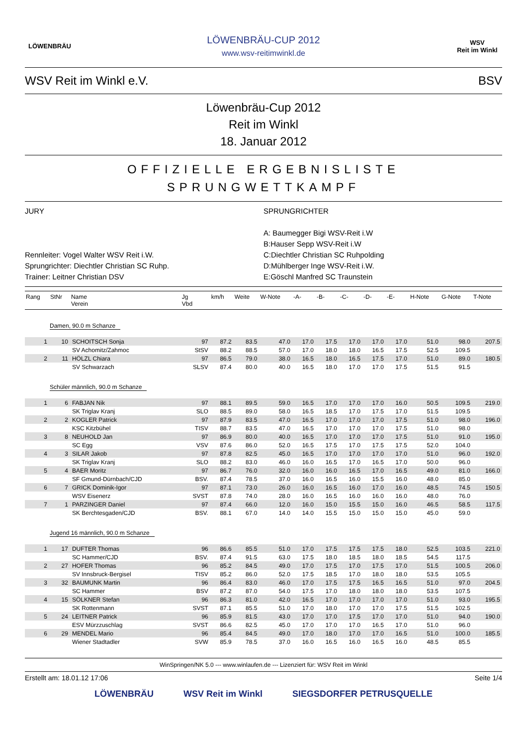LÖWENBRÄU
LÖWENBRÄU-CUP 2012
www.wsv-reitimwinkl.de
WSV
Reit im Winkl
WSV Reit im Winkl e.V. BSV
Löwenbräu-Cup 2012
Reit im Winkl
18. Januar 2012
OFFIZIELLE ERGEBNISLISTE
SPRUNGWETTKAMPF
JURY
Rennleiter: Vogel Walter WSV Reit i.W.
Sprungrichter: Diechtler Christian SC Ruhp.
Trainer: Leitner Christian DSV
SPRUNGRICHTER
A: Baumegger Bigi WSV-Reit i.W
B:Hauser Sepp WSV-Reit i.W
C:Diechtler Christian SC Ruhpolding
D:Mühlberger Inge WSV-Reit i.W.
E:Göschl Manfred SC Traunstein
| Rang | StNr | Name Verein | Jg Vbd | km/h | Weite | W-Note | -A- | -B- | -C- | -D- | -E- | H-Note | G-Note | T-Note |
| --- | --- | --- | --- | --- | --- | --- | --- | --- | --- | --- | --- | --- | --- | --- |
| Damen, 90.0 m Schanze | | | | | | | | | | | | | | |
| 1 | 10 | SCHOITSCH Sonja | 97 | 87.2 | 83.5 | 47.0 | 17.0 | 17.5 | 17.0 | 17.0 | 17.0 | 51.0 | 98.0 | 207.5 |
| | | SV Achomitz/Zahmoc | StSV | 88.2 | 88.5 | 57.0 | 17.0 | 18.0 | 18.0 | 16.5 | 17.5 | 52.5 | 109.5 | |
| 2 | 11 | HÖLZL Chiara | 97 | 86.5 | 79.0 | 38.0 | 16.5 | 18.0 | 16.5 | 17.5 | 17.0 | 51.0 | 89.0 | 180.5 |
| | | SV Schwarzach | SLSV | 87.4 | 80.0 | 40.0 | 16.5 | 18.0 | 17.0 | 17.0 | 17.5 | 51.5 | 91.5 | |
| Schüler männlich, 90.0 m Schanze | | | | | | | | | | | | | | |
| 1 | 6 | FABJAN Nik | 97 | 88.1 | 89.5 | 59.0 | 16.5 | 17.0 | 17.0 | 17.0 | 16.0 | 50.5 | 109.5 | 219.0 |
| | | SK Triglav Kranj | SLO | 88.5 | 89.0 | 58.0 | 16.5 | 18.5 | 17.0 | 17.5 | 17.0 | 51.5 | 109.5 | |
| 2 | 2 | KOGLER Patrick | 97 | 87.9 | 83.5 | 47.0 | 16.5 | 17.0 | 17.0 | 17.0 | 17.5 | 51.0 | 98.0 | 196.0 |
| | | KSC Kitzbühel | TISV | 88.7 | 83.5 | 47.0 | 16.5 | 17.0 | 17.0 | 17.0 | 17.5 | 51.0 | 98.0 | |
| 3 | 8 | NEUHOLD Jan | 97 | 86.9 | 80.0 | 40.0 | 16.5 | 17.0 | 17.0 | 17.0 | 17.5 | 51.0 | 91.0 | 195.0 |
| | | SC Egg | VSV | 87.6 | 86.0 | 52.0 | 16.5 | 17.5 | 17.0 | 17.5 | 17.5 | 52.0 | 104.0 | |
| 4 | 3 | SILAR Jakob | 97 | 87.8 | 82.5 | 45.0 | 16.5 | 17.0 | 17.0 | 17.0 | 17.0 | 51.0 | 96.0 | 192.0 |
| | | SK Triglav Kranj | SLO | 88.2 | 83.0 | 46.0 | 16.0 | 16.5 | 17.0 | 16.5 | 17.0 | 50.0 | 96.0 | |
| 5 | 4 | BAER Moritz | 97 | 86.7 | 76.0 | 32.0 | 16.0 | 16.0 | 16.5 | 17.0 | 16.5 | 49.0 | 81.0 | 166.0 |
| | | SF Gmund-Dürnbach/CJD | BSV. | 87.4 | 78.5 | 37.0 | 16.0 | 16.5 | 16.0 | 15.5 | 16.0 | 48.0 | 85.0 | |
| 6 | 7 | GRICK Dominik-Igor | 97 | 87.1 | 73.0 | 26.0 | 16.0 | 16.5 | 16.0 | 17.0 | 16.0 | 48.5 | 74.5 | 150.5 |
| | | WSV Eisenerz | SVST | 87.8 | 74.0 | 28.0 | 16.0 | 16.5 | 16.0 | 16.0 | 16.0 | 48.0 | 76.0 | |
| 7 | 1 | PARZINGER Daniel | 97 | 87.4 | 66.0 | 12.0 | 16.0 | 15.0 | 15.5 | 15.0 | 16.0 | 46.5 | 58.5 | 117.5 |
| | | SK Berchtesgaden/CJD | BSV. | 88.1 | 67.0 | 14.0 | 14.0 | 15.5 | 15.0 | 15.0 | 15.0 | 45.0 | 59.0 | |
| Jugend 16 männlich, 90.0 m Schanze | | | | | | | | | | | | | | |
| 1 | 17 | DUFTER Thomas | 96 | 86.6 | 85.5 | 51.0 | 17.0 | 17.5 | 17.5 | 17.5 | 18.0 | 52.5 | 103.5 | 221.0 |
| | | SC Hammer/CJD | BSV. | 87.4 | 91.5 | 63.0 | 17.5 | 18.0 | 18.5 | 18.0 | 18.5 | 54.5 | 117.5 | |
| 2 | 27 | HOFER Thomas | 96 | 85.2 | 84.5 | 49.0 | 17.0 | 17.5 | 17.0 | 17.5 | 17.0 | 51.5 | 100.5 | 206.0 |
| | | SV Innsbruck-Bergisel | TISV | 85.2 | 86.0 | 52.0 | 17.5 | 18.5 | 17.0 | 18.0 | 18.0 | 53.5 | 105.5 | |
| 3 | 32 | BAUMUNK Martin | 96 | 86.4 | 83.0 | 46.0 | 17.0 | 17.5 | 17.5 | 16.5 | 16.5 | 51.0 | 97.0 | 204.5 |
| | | SC Hammer | BSV | 87.2 | 87.0 | 54.0 | 17.5 | 17.0 | 18.0 | 18.0 | 18.0 | 53.5 | 107.5 | |
| 4 | 15 | SÖLKNER Stefan | 96 | 86.3 | 81.0 | 42.0 | 16.5 | 17.0 | 17.0 | 17.0 | 17.0 | 51.0 | 93.0 | 195.5 |
| | | SK Rottenmann | SVST | 87.1 | 85.5 | 51.0 | 17.0 | 18.0 | 17.0 | 17.0 | 17.5 | 51.5 | 102.5 | |
| 5 | 24 | LEITNER Patrick | 96 | 85.9 | 81.5 | 43.0 | 17.0 | 17.0 | 17.5 | 17.0 | 17.0 | 51.0 | 94.0 | 190.0 |
| | | ESV Mürzzuschlag | SVST | 86.6 | 82.5 | 45.0 | 17.0 | 17.0 | 17.0 | 16.5 | 17.0 | 51.0 | 96.0 | |
| 6 | 29 | MENDEL Mario | 96 | 85.4 | 84.5 | 49.0 | 17.0 | 18.0 | 17.0 | 17.0 | 16.5 | 51.0 | 100.0 | 185.5 |
| | | Wiener Stadtadler | SVW | 85.9 | 78.5 | 37.0 | 16.0 | 16.5 | 16.0 | 16.5 | 16.0 | 48.5 | 85.5 | |
WinSpringen/NK 5.0 --- www.winlaufen.de --- Lizenziert für: WSV Reit im Winkl
Erstellt am: 18.01.12 17:06 Seite 1/4
LÖWENBRÄU WSV Reit im Winkl SIEGSDORFER PETRUSQUELLE